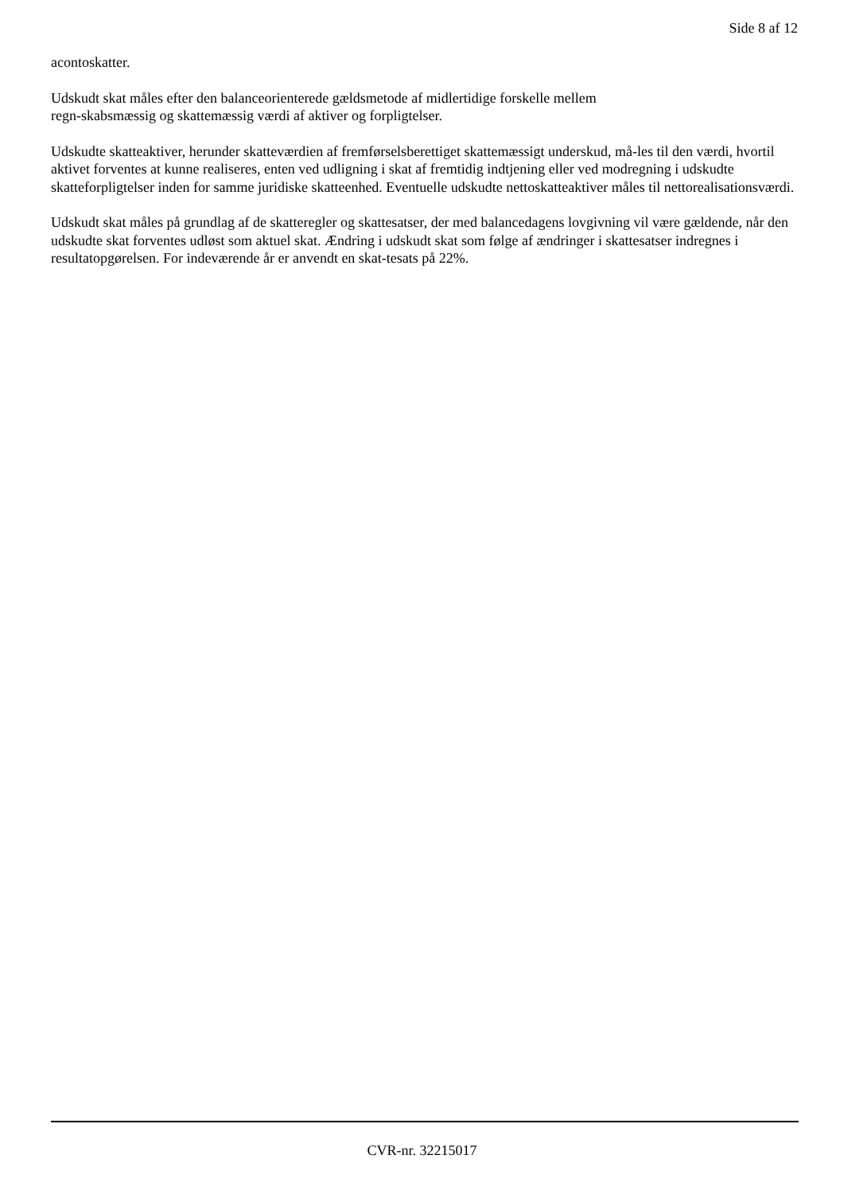Side 8 af 12
acontoskatter.
Udskudt skat måles efter den balanceorienterede gældsmetode af midlertidige forskelle mellem
regn-skabsmæssig og skattemæssig værdi af aktiver og forpligtelser.
Udskudte skatteaktiver, herunder skatteværdien af fremførselsberettiget skattemæssigt underskud, må-les til den værdi, hvortil aktivet forventes at kunne realiseres, enten ved udligning i skat af fremtidig indtjening eller ved modregning i udskudte skatteforpligtelser inden for samme juridiske skatteenhed. Eventuelle udskudte nettoskatteaktiver måles til nettorealisationsværdi.
Udskudt skat måles på grundlag af de skatteregler og skattesatser, der med balancedagens lovgivning vil være gældende, når den udskudte skat forventes udløst som aktuel skat. Ændring i udskudt skat som følge af ændringer i skattesatser indregnes i resultatopgørelsen. For indeværende år er anvendt en skat-tesats på 22%.
CVR-nr. 32215017